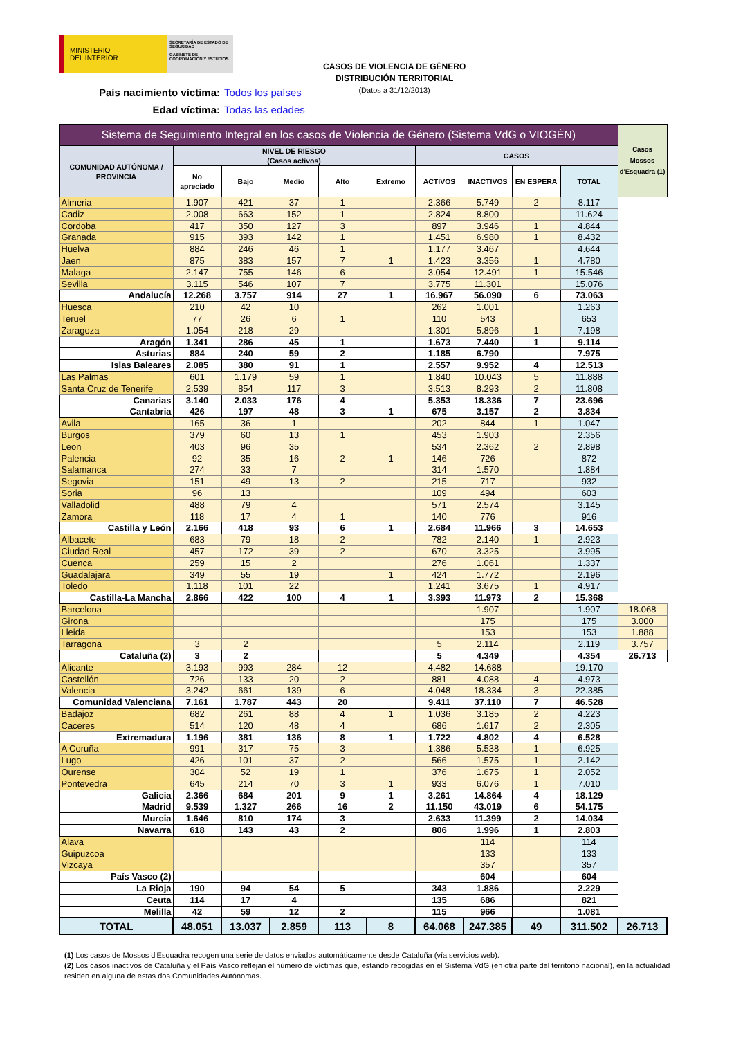MINISTERIO
DEL INTERIOR
SECRETARÍA DE ESTADO DE SEGURIDAD
GABINETE DE COORDINACIÓN Y ESTUDIOS
CASOS DE VIOLENCIA DE GÉNERO
DISTRIBUCIÓN TERRITORIAL
(Datos a 31/12/2013)
País nacimiento víctima: Todos los países
Edad víctima: Todas las edades
| Sistema de Seguimiento Integral en los casos de Violencia de Género (Sistema VdG o VIOGÉN) | | | | | | | | | | Casos Mossos d'Esquadra (1) |
| --- | --- | --- | --- | --- | --- | --- | --- | --- | --- | --- |
| COMUNIDAD AUTÓNOMA / PROVINCIA | NIVEL DE RIESGO (Casos activos) | | | | | CASOS | | | | |
| | No apreciado | Bajo | Medio | Alto | Extremo | ACTIVOS | INACTIVOS | EN ESPERA | TOTAL | |
| Almeria | 1.907 | 421 | 37 | 1 | | 2.366 | 5.749 | 2 | 8.117 | |
| Cadiz | 2.008 | 663 | 152 | 1 | | 2.824 | 8.800 | | 11.624 | |
| Cordoba | 417 | 350 | 127 | 3 | | 897 | 3.946 | 1 | 4.844 | |
| Granada | 915 | 393 | 142 | 1 | | 1.451 | 6.980 | 1 | 8.432 | |
| Huelva | 884 | 246 | 46 | 1 | | 1.177 | 3.467 | | 4.644 | |
| Jaen | 875 | 383 | 157 | 7 | 1 | 1.423 | 3.356 | 1 | 4.780 | |
| Malaga | 2.147 | 755 | 146 | 6 | | 3.054 | 12.491 | 1 | 15.546 | |
| Sevilla | 3.115 | 546 | 107 | 7 | | 3.775 | 11.301 | | 15.076 | |
| Andalucía | 12.268 | 3.757 | 914 | 27 | 1 | 16.967 | 56.090 | 6 | 73.063 | |
| Huesca | 210 | 42 | 10 | | | 262 | 1.001 | | 1.263 | |
| Teruel | 77 | 26 | 6 | 1 | | 110 | 543 | | 653 | |
| Zaragoza | 1.054 | 218 | 29 | | | 1.301 | 5.896 | 1 | 7.198 | |
| Aragón | 1.341 | 286 | 45 | 1 | | 1.673 | 7.440 | 1 | 9.114 | |
| Asturias | 884 | 240 | 59 | 2 | | 1.185 | 6.790 | | 7.975 | |
| Islas Baleares | 2.085 | 380 | 91 | 1 | | 2.557 | 9.952 | 4 | 12.513 | |
| Las Palmas | 601 | 1.179 | 59 | 1 | | 1.840 | 10.043 | 5 | 11.888 | |
| Santa Cruz de Tenerife | 2.539 | 854 | 117 | 3 | | 3.513 | 8.293 | 2 | 11.808 | |
| Canarias | 3.140 | 2.033 | 176 | 4 | | 5.353 | 18.336 | 7 | 23.696 | |
| Cantabria | 426 | 197 | 48 | 3 | 1 | 675 | 3.157 | 2 | 3.834 | |
| Avila | 165 | 36 | 1 | | | 202 | 844 | 1 | 1.047 | |
| Burgos | 379 | 60 | 13 | 1 | | 453 | 1.903 | | 2.356 | |
| Leon | 403 | 96 | 35 | | | 534 | 2.362 | 2 | 2.898 | |
| Palencia | 92 | 35 | 16 | 2 | 1 | 146 | 726 | | 872 | |
| Salamanca | 274 | 33 | 7 | | | 314 | 1.570 | | 1.884 | |
| Segovia | 151 | 49 | 13 | 2 | | 215 | 717 | | 932 | |
| Soria | 96 | 13 | | | | 109 | 494 | | 603 | |
| Valladolid | 488 | 79 | 4 | | | 571 | 2.574 | | 3.145 | |
| Zamora | 118 | 17 | 4 | 1 | | 140 | 776 | | 916 | |
| Castilla y León | 2.166 | 418 | 93 | 6 | 1 | 2.684 | 11.966 | 3 | 14.653 | |
| Albacete | 683 | 79 | 18 | 2 | | 782 | 2.140 | 1 | 2.923 | |
| Ciudad Real | 457 | 172 | 39 | 2 | | 670 | 3.325 | | 3.995 | |
| Cuenca | 259 | 15 | 2 | | | 276 | 1.061 | | 1.337 | |
| Guadalajara | 349 | 55 | 19 | | 1 | 424 | 1.772 | | 2.196 | |
| Toledo | 1.118 | 101 | 22 | | | 1.241 | 3.675 | 1 | 4.917 | |
| Castilla-La Mancha | 2.866 | 422 | 100 | 4 | 1 | 3.393 | 11.973 | 2 | 15.368 | |
| Barcelona | | | | | | | 1.907 | | 1.907 | 18.068 |
| Girona | | | | | | | 175 | | 175 | 3.000 |
| Lleida | | | | | | | 153 | | 153 | 1.888 |
| Tarragona | 3 | 2 | | | | 5 | 2.114 | | 2.119 | 3.757 |
| Cataluña (2) | 3 | 2 | | | | 5 | 4.349 | | 4.354 | 26.713 |
| Alicante | 3.193 | 993 | 284 | 12 | | 4.482 | 14.688 | | 19.170 | |
| Castellón | 726 | 133 | 20 | 2 | | 881 | 4.088 | 4 | 4.973 | |
| Valencia | 3.242 | 661 | 139 | 6 | | 4.048 | 18.334 | 3 | 22.385 | |
| Comunidad Valenciana | 7.161 | 1.787 | 443 | 20 | | 9.411 | 37.110 | 7 | 46.528 | |
| Badajoz | 682 | 261 | 88 | 4 | 1 | 1.036 | 3.185 | 2 | 4.223 | |
| Caceres | 514 | 120 | 48 | 4 | | 686 | 1.617 | 2 | 2.305 | |
| Extremadura | 1.196 | 381 | 136 | 8 | 1 | 1.722 | 4.802 | 4 | 6.528 | |
| A Coruña | 991 | 317 | 75 | 3 | | 1.386 | 5.538 | 1 | 6.925 | |
| Lugo | 426 | 101 | 37 | 2 | | 566 | 1.575 | 1 | 2.142 | |
| Ourense | 304 | 52 | 19 | 1 | | 376 | 1.675 | 1 | 2.052 | |
| Pontevedra | 645 | 214 | 70 | 3 | 1 | 933 | 6.076 | 1 | 7.010 | |
| Galicia | 2.366 | 684 | 201 | 9 | 1 | 3.261 | 14.864 | 4 | 18.129 | |
| Madrid | 9.539 | 1.327 | 266 | 16 | 2 | 11.150 | 43.019 | 6 | 54.175 | |
| Murcia | 1.646 | 810 | 174 | 3 | | 2.633 | 11.399 | 2 | 14.034 | |
| Navarra | 618 | 143 | 43 | 2 | | 806 | 1.996 | 1 | 2.803 | |
| Alava | | | | | | | 114 | | 114 | |
| Guipuzcoa | | | | | | | 133 | | 133 | |
| Vizcaya | | | | | | | 357 | | 357 | |
| País Vasco (2) | | | | | | | 604 | | 604 | |
| La Rioja | 190 | 94 | 54 | 5 | | 343 | 1.886 | | 2.229 | |
| Ceuta | 114 | 17 | 4 | | | 135 | 686 | | 821 | |
| Melilla | 42 | 59 | 12 | 2 | | 115 | 966 | | 1.081 | |
| TOTAL | 48.051 | 13.037 | 2.859 | 113 | 8 | 64.068 | 247.385 | 49 | 311.502 | 26.713 |
(1) Los casos de Mossos d'Esquadra recogen una serie de datos enviados automáticamente desde Cataluña (vía servicios web).
(2) Los casos inactivos de Cataluña y el País Vasco reflejan el número de víctimas que, estando recogidas en el Sistema VdG (en otra parte del territorio nacional), en la actualidad residen en alguna de estas dos Comunidades Autónomas.